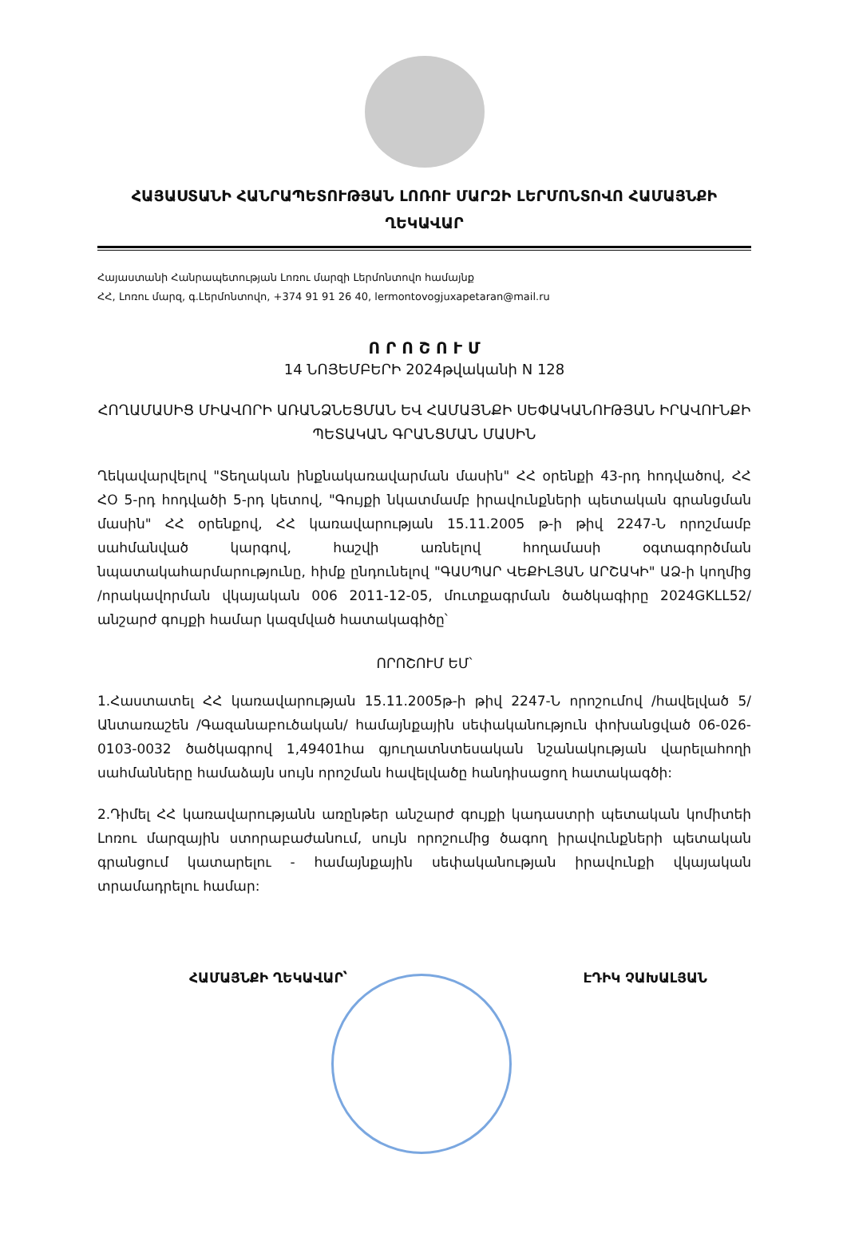ՀԱՅԱՍՏԱՆԻ ՀԱՆՐԱՊԵՏՈՒԹՅԱՆ ԼՈՌՈՒ ՄԱՐԶԻ ԼԵՐՄՈՆՏՈՎՈ ՀԱՄԱՅՆՔԻ ՂԵԿԱՎԱՐ
Հայաստանի Հանրապետության Լոռու մարզի Լերմոնտովո համայնք
ՀՀ, Լոռու մարզ, գ.Լերմոնտովո, +374 91 91 26 40, lermontovogjuxapetaran@mail.ru
Ո Ր Ո Շ Ո Ւ Մ
14 ՆՈՅԵՄԲԵՐԻ 2024թվականի N 128
ՀՈՂԱՄԱՍԻՑ ՄԻԱՎՈՐԻ ԱՌԱՆՁՆԵՑՄԱՆ ԵՎ ՀԱՄԱՅՆՔԻ ՍԵՓԱԿԱՆՈՒԹՅԱՆ ԻՐԱՎՈՒՆՔԻ ՊԵՏԱԿԱՆ ԳՐԱՆՑՄԱՆ ՄԱՍԻՆ
Ղեկավարվելով "Տեղական ինքնակառավարման մասին" ՀՀ օրենքի 43-րդ հոդվածով, ՀՀ ՀՕ 5-րդ հոդվածի 5-րդ կետով, "Գույքի նկատմամբ իրավունքների պետական գրանցման մասին" ՀՀ օրենքով, ՀՀ կառավարության 15.11.2005 թ-ի թիվ 2247-Ն որոշմամբ սահմանված կարգով, հաշվի առնելով հողամասի օգտագործման նպատակահարմարությունը, հիմք ընդունելով "ԳԱՍՊԱՐ ՎԵՔԻԼՅԱՆ ԱՐՇԱԿԻ" ԱՁ-ի կողմից /որակավորման վկայական 006 2011-12-05, մուտքագրման ծածկագիրը 2024GKLL52/ անշարժ գույքի համար կազմված հատակագիծը՝
ՈՐՈՇՈՒՄ ԵՄ՝
1.Հաստատել ՀՀ կառավարության 15.11.2005թ-ի թիվ 2247-Ն որոշումով /հավելված 5/ Անտառաշեն /Գազանաբուծական/ համայնքային սեփականություն փոխանցված 06-026-0103-0032 ծածկագրով 1,49401հա գյուղատնտեսական նշանակության վարելահողի սահմանները համաձայն սույն որոշման հավելվածը հանդիսացող հատակագծի:
2.Դիմել ՀՀ կառավարությանն առընթեր անշարժ գույքի կադաստրի պետական կոմիտեի Լոռու մարզային ստորաբաժանում, սույն որոշումից ծագող իրավունքների պետական գրանցում կատարելու - համայնքային սեփականության իրավունքի վկայական տրամադրելու համար:
ՀԱՄԱՅՆՔԻ ՂԵԿԱՎԱՐ՝ ԷԴԻԿ ՉԱԽԱԼՅԱՆ